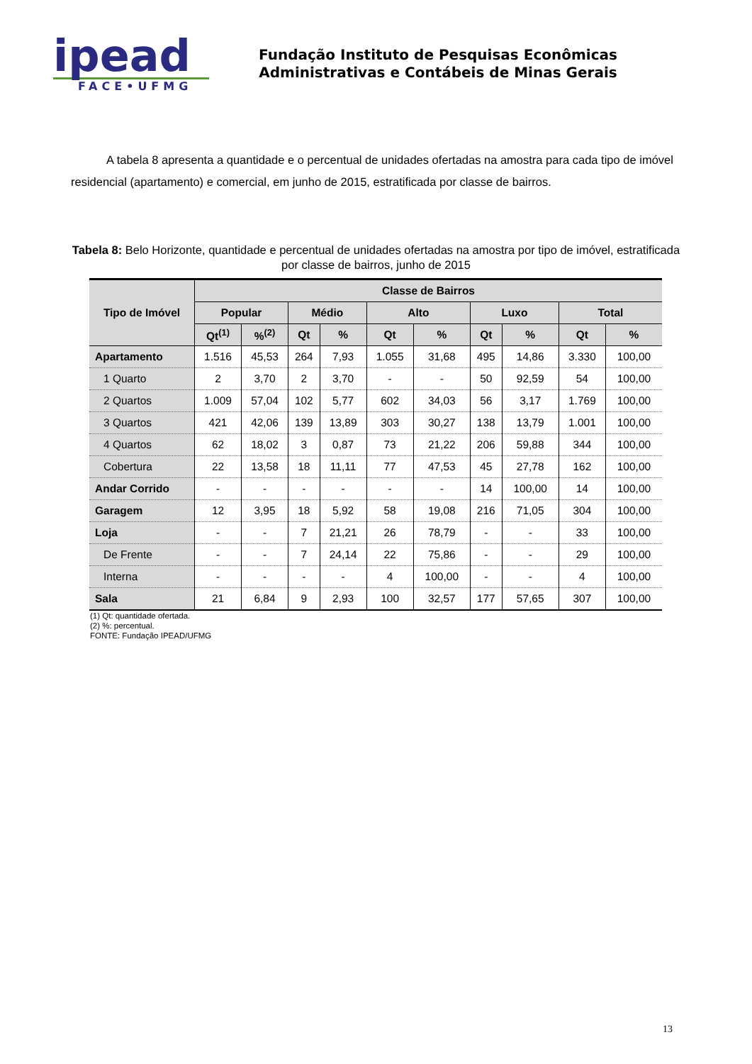ipead
FACE•UFMG
Fundação Instituto de Pesquisas Econômicas
Administrativas e Contábeis de Minas Gerais
A tabela 8 apresenta a quantidade e o percentual de unidades ofertadas na amostra para cada tipo de imóvel residencial (apartamento) e comercial, em junho de 2015, estratificada por classe de bairros.
Tabela 8: Belo Horizonte, quantidade e percentual de unidades ofertadas na amostra por tipo de imóvel, estratificada por classe de bairros, junho de 2015
| Tipo de Imóvel | Classe de Bairros | | | | | | | | | |
| --- | --- | --- | --- | --- | --- | --- | --- | --- | --- | --- |
| | Popular | | Médio | | Alto | | Luxo | | Total | |
| | Qt<sup>(1)</sup> | %<sup>(2)</sup> | Qt | % | Qt | % | Qt | % | Qt | % |
| Apartamento | 1.516 | 45,53 | 264 | 7,93 | 1.055 | 31,68 | 495 | 14,86 | 3.330 | 100,00 |
| 1 Quarto | 2 | 3,70 | 2 | 3,70 | - | - | 50 | 92,59 | 54 | 100,00 |
| 2 Quartos | 1.009 | 57,04 | 102 | 5,77 | 602 | 34,03 | 56 | 3,17 | 1.769 | 100,00 |
| 3 Quartos | 421 | 42,06 | 139 | 13,89 | 303 | 30,27 | 138 | 13,79 | 1.001 | 100,00 |
| 4 Quartos | 62 | 18,02 | 3 | 0,87 | 73 | 21,22 | 206 | 59,88 | 344 | 100,00 |
| Cobertura | 22 | 13,58 | 18 | 11,11 | 77 | 47,53 | 45 | 27,78 | 162 | 100,00 |
| Andar Corrido | - | - | - | - | - | - | 14 | 100,00 | 14 | 100,00 |
| Garagem | 12 | 3,95 | 18 | 5,92 | 58 | 19,08 | 216 | 71,05 | 304 | 100,00 |
| Loja | - | - | 7 | 21,21 | 26 | 78,79 | - | - | 33 | 100,00 |
| De Frente | - | - | 7 | 24,14 | 22 | 75,86 | - | - | 29 | 100,00 |
| Interna | - | - | - | - | 4 | 100,00 | - | - | 4 | 100,00 |
| Sala | 21 | 6,84 | 9 | 2,93 | 100 | 32,57 | 177 | 57,65 | 307 | 100,00 |
(1) Qt: quantidade ofertada.
(2) %: percentual.
FONTE: Fundação IPEAD/UFMG
13